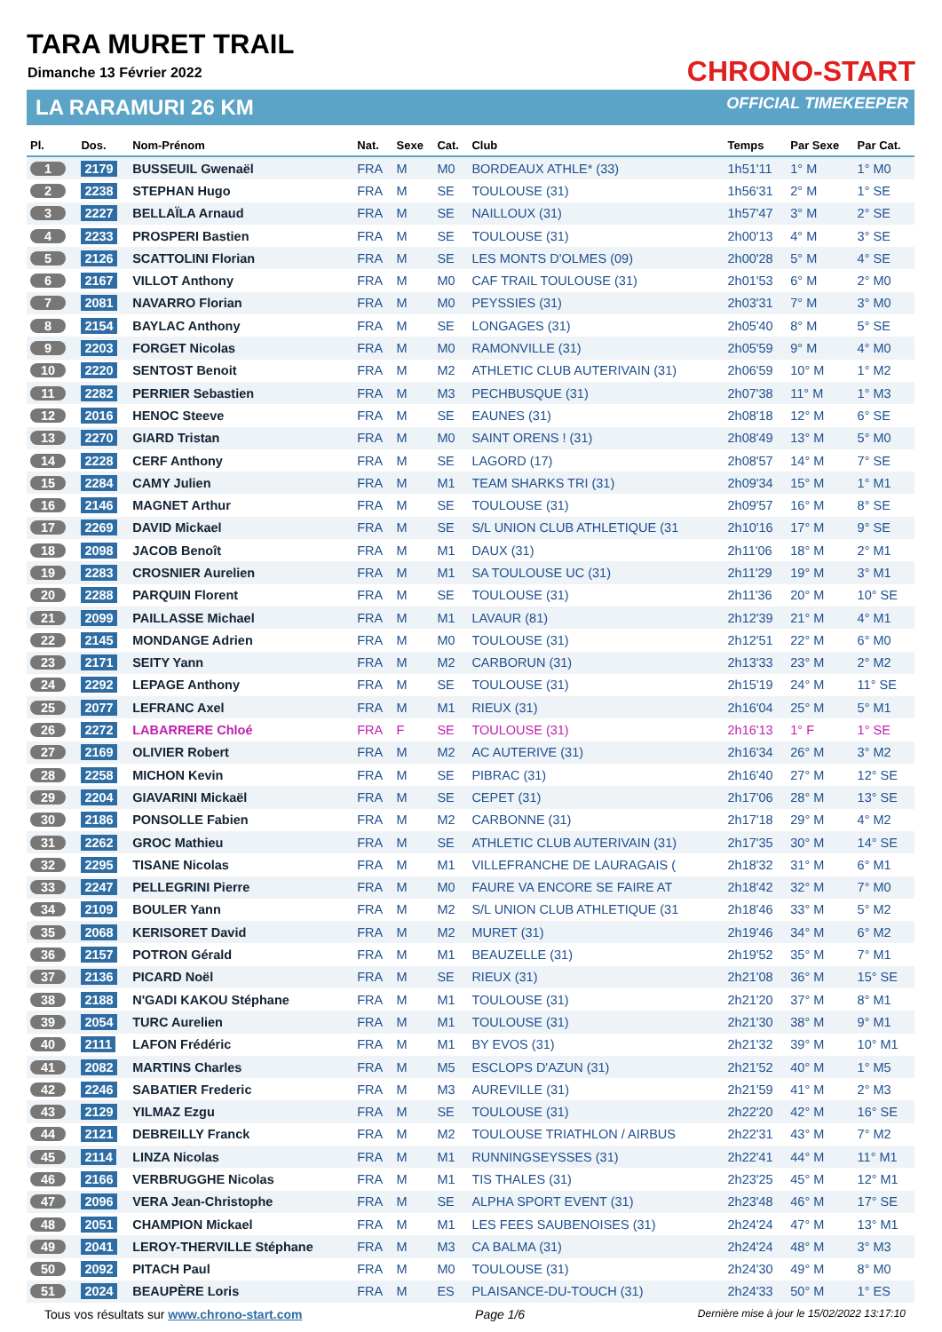TARA MURET TRAIL
Dimanche 13 Février 2022
LA RARAMURI 26 KM
CHRONO-START
OFFICIAL TIMEKEEPER
| Pl. | Dos. | Nom-Prénom | Nat. | Sexe | Cat. | Club | Temps | Par Sexe | Par Cat. |
| --- | --- | --- | --- | --- | --- | --- | --- | --- | --- |
| 1 | 2179 | BUSSEUIL Gwenaël | FRA | M | M0 | BORDEAUX ATHLE* (33) | 1h51'11 | 1° M | 1° M0 |
| 2 | 2238 | STEPHAN Hugo | FRA | M | SE | TOULOUSE (31) | 1h56'31 | 2° M | 1° SE |
| 3 | 2227 | BELLAÏLA Arnaud | FRA | M | SE | NAILLOUX (31) | 1h57'47 | 3° M | 2° SE |
| 4 | 2233 | PROSPERI Bastien | FRA | M | SE | TOULOUSE (31) | 2h00'13 | 4° M | 3° SE |
| 5 | 2126 | SCATTOLINI Florian | FRA | M | SE | LES MONTS D'OLMES (09) | 2h00'28 | 5° M | 4° SE |
| 6 | 2167 | VILLOT Anthony | FRA | M | M0 | CAF TRAIL TOULOUSE (31) | 2h01'53 | 6° M | 2° M0 |
| 7 | 2081 | NAVARRO Florian | FRA | M | M0 | PEYSSIES (31) | 2h03'31 | 7° M | 3° M0 |
| 8 | 2154 | BAYLAC Anthony | FRA | M | SE | LONGAGES (31) | 2h05'40 | 8° M | 5° SE |
| 9 | 2203 | FORGET Nicolas | FRA | M | M0 | RAMONVILLE (31) | 2h05'59 | 9° M | 4° M0 |
| 10 | 2220 | SENTOST Benoit | FRA | M | M2 | ATHLETIC CLUB AUTERIVAIN (31) | 2h06'59 | 10° M | 1° M2 |
| 11 | 2282 | PERRIER Sebastien | FRA | M | M3 | PECHBUSQUE (31) | 2h07'38 | 11° M | 1° M3 |
| 12 | 2016 | HENOC Steeve | FRA | M | SE | EAUNES (31) | 2h08'18 | 12° M | 6° SE |
| 13 | 2270 | GIARD Tristan | FRA | M | M0 | SAINT ORENS ! (31) | 2h08'49 | 13° M | 5° M0 |
| 14 | 2228 | CERF Anthony | FRA | M | SE | LAGORD (17) | 2h08'57 | 14° M | 7° SE |
| 15 | 2284 | CAMY Julien | FRA | M | M1 | TEAM SHARKS TRI (31) | 2h09'34 | 15° M | 1° M1 |
| 16 | 2146 | MAGNET Arthur | FRA | M | SE | TOULOUSE (31) | 2h09'57 | 16° M | 8° SE |
| 17 | 2269 | DAVID Mickael | FRA | M | SE | S/L UNION CLUB ATHLETIQUE (31 | 2h10'16 | 17° M | 9° SE |
| 18 | 2098 | JACOB Benoît | FRA | M | M1 | DAUX (31) | 2h11'06 | 18° M | 2° M1 |
| 19 | 2283 | CROSNIER Aurelien | FRA | M | M1 | SA TOULOUSE UC (31) | 2h11'29 | 19° M | 3° M1 |
| 20 | 2288 | PARQUIN Florent | FRA | M | SE | TOULOUSE (31) | 2h11'36 | 20° M | 10° SE |
| 21 | 2099 | PAILLASSE Michael | FRA | M | M1 | LAVAUR (81) | 2h12'39 | 21° M | 4° M1 |
| 22 | 2145 | MONDANGE Adrien | FRA | M | M0 | TOULOUSE (31) | 2h12'51 | 22° M | 6° M0 |
| 23 | 2171 | SEITY Yann | FRA | M | M2 | CARBORUN (31) | 2h13'33 | 23° M | 2° M2 |
| 24 | 2292 | LEPAGE Anthony | FRA | M | SE | TOULOUSE (31) | 2h15'19 | 24° M | 11° SE |
| 25 | 2077 | LEFRANC Axel | FRA | M | M1 | RIEUX (31) | 2h16'04 | 25° M | 5° M1 |
| 26 | 2272 | LABARRERE Chloé | FRA | F | SE | TOULOUSE (31) | 2h16'13 | 1° F | 1° SE |
| 27 | 2169 | OLIVIER Robert | FRA | M | M2 | AC AUTERIVE (31) | 2h16'34 | 26° M | 3° M2 |
| 28 | 2258 | MICHON Kevin | FRA | M | SE | PIBRAC (31) | 2h16'40 | 27° M | 12° SE |
| 29 | 2204 | GIAVARINI Mickaël | FRA | M | SE | CEPET (31) | 2h17'06 | 28° M | 13° SE |
| 30 | 2186 | PONSOLLE Fabien | FRA | M | M2 | CARBONNE (31) | 2h17'18 | 29° M | 4° M2 |
| 31 | 2262 | GROC Mathieu | FRA | M | SE | ATHLETIC CLUB AUTERIVAIN (31) | 2h17'35 | 30° M | 14° SE |
| 32 | 2295 | TISANE Nicolas | FRA | M | M1 | VILLEFRANCHE DE LAURAGAIS ( | 2h18'32 | 31° M | 6° M1 |
| 33 | 2247 | PELLEGRINI Pierre | FRA | M | M0 | FAURE VA ENCORE SE FAIRE AT | 2h18'42 | 32° M | 7° M0 |
| 34 | 2109 | BOULER Yann | FRA | M | M2 | S/L UNION CLUB ATHLETIQUE (31 | 2h18'46 | 33° M | 5° M2 |
| 35 | 2068 | KERISORET David | FRA | M | M2 | MURET (31) | 2h19'46 | 34° M | 6° M2 |
| 36 | 2157 | POTRON Gérald | FRA | M | M1 | BEAUZELLE (31) | 2h19'52 | 35° M | 7° M1 |
| 37 | 2136 | PICARD Noël | FRA | M | SE | RIEUX (31) | 2h21'08 | 36° M | 15° SE |
| 38 | 2188 | N'GADI KAKOU Stéphane | FRA | M | M1 | TOULOUSE (31) | 2h21'20 | 37° M | 8° M1 |
| 39 | 2054 | TURC Aurelien | FRA | M | M1 | TOULOUSE (31) | 2h21'30 | 38° M | 9° M1 |
| 40 | 2111 | LAFON Frédéric | FRA | M | M1 | BY EVOS (31) | 2h21'32 | 39° M | 10° M1 |
| 41 | 2082 | MARTINS Charles | FRA | M | M5 | ESCLOPS D'AZUN (31) | 2h21'52 | 40° M | 1° M5 |
| 42 | 2246 | SABATIER Frederic | FRA | M | M3 | AUREVILLE (31) | 2h21'59 | 41° M | 2° M3 |
| 43 | 2129 | YILMAZ Ezgu | FRA | M | SE | TOULOUSE (31) | 2h22'20 | 42° M | 16° SE |
| 44 | 2121 | DEBREILLY Franck | FRA | M | M2 | TOULOUSE TRIATHLON / AIRBUS | 2h22'31 | 43° M | 7° M2 |
| 45 | 2114 | LINZA Nicolas | FRA | M | M1 | RUNNINGSEYSSES (31) | 2h22'41 | 44° M | 11° M1 |
| 46 | 2166 | VERBRUGGHE Nicolas | FRA | M | M1 | TIS THALES (31) | 2h23'25 | 45° M | 12° M1 |
| 47 | 2096 | VERA Jean-Christophe | FRA | M | SE | ALPHA SPORT EVENT (31) | 2h23'48 | 46° M | 17° SE |
| 48 | 2051 | CHAMPION Mickael | FRA | M | M1 | LES FEES SAUBENOISES (31) | 2h24'24 | 47° M | 13° M1 |
| 49 | 2041 | LEROY-THERVILLE Stéphane | FRA | M | M3 | CA BALMA (31) | 2h24'24 | 48° M | 3° M3 |
| 50 | 2092 | PITACH Paul | FRA | M | M0 | TOULOUSE (31) | 2h24'30 | 49° M | 8° M0 |
| 51 | 2024 | BEAUPÈRE Loris | FRA | M | ES | PLAISANCE-DU-TOUCH (31) | 2h24'33 | 50° M | 1° ES |
Tous vos résultats sur www.chrono-start.com Page 1/6 Dernière mise à jour le 15/02/2022 13:17:10